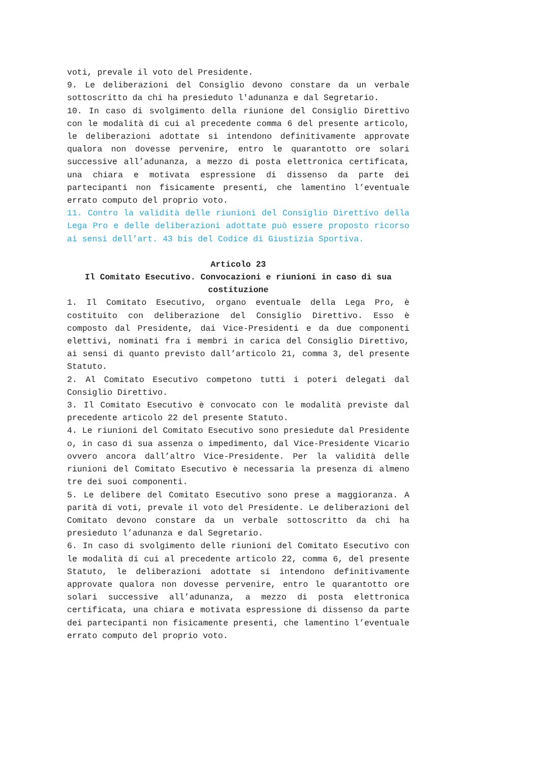voti, prevale il voto del Presidente.
9. Le deliberazioni del Consiglio devono constare da un verbale sottoscritto da chi ha presieduto l'adunanza e dal Segretario.
10. In caso di svolgimento della riunione del Consiglio Direttivo con le modalità di cui al precedente comma 6 del presente articolo, le deliberazioni adottate si intendono definitivamente approvate qualora non dovesse pervenire, entro le quarantotto ore solari successive all’adunanza, a mezzo di posta elettronica certificata, una chiara e motivata espressione di dissenso da parte dei partecipanti non fisicamente presenti, che lamentino l’eventuale errato computo del proprio voto.
11. Contro la validità delle riunioni del Consiglio Direttivo della Lega Pro e delle deliberazioni adottate può essere proposto ricorso ai sensi dell’art. 43 bis del Codice di Giustizia Sportiva.
Articolo 23
Il Comitato Esecutivo. Convocazioni e riunioni in caso di sua costituzione
1. Il Comitato Esecutivo, organo eventuale della Lega Pro, è costituito con deliberazione del Consiglio Direttivo. Esso è composto dal Presidente, dai Vice-Presidenti e da due componenti elettivi, nominati fra i membri in carica del Consiglio Direttivo, ai sensi di quanto previsto dall’articolo 21, comma 3, del presente Statuto.
2. Al Comitato Esecutivo competono tutti i poteri delegati dal Consiglio Direttivo.
3. Il Comitato Esecutivo è convocato con le modalità previste dal precedente articolo 22 del presente Statuto.
4. Le riunioni del Comitato Esecutivo sono presiedute dal Presidente o, in caso di sua assenza o impedimento, dal Vice-Presidente Vicario ovvero ancora dall’altro Vice-Presidente. Per la validità delle riunioni del Comitato Esecutivo è necessaria la presenza di almeno tre dei suoi componenti.
5. Le delibere del Comitato Esecutivo sono prese a maggioranza. A parità di voti, prevale il voto del Presidente. Le deliberazioni del Comitato devono constare da un verbale sottoscritto da chi ha presieduto l’adunanza e dal Segretario.
6. In caso di svolgimento delle riunioni del Comitato Esecutivo con le modalità di cui al precedente articolo 22, comma 6, del presente Statuto, le deliberazioni adottate si intendono definitivamente approvate qualora non dovesse pervenire, entro le quarantotto ore solari successive all’adunanza, a mezzo di posta elettronica certificata, una chiara e motivata espressione di dissenso da parte dei partecipanti non fisicamente presenti, che lamentino l’eventuale errato computo del proprio voto.